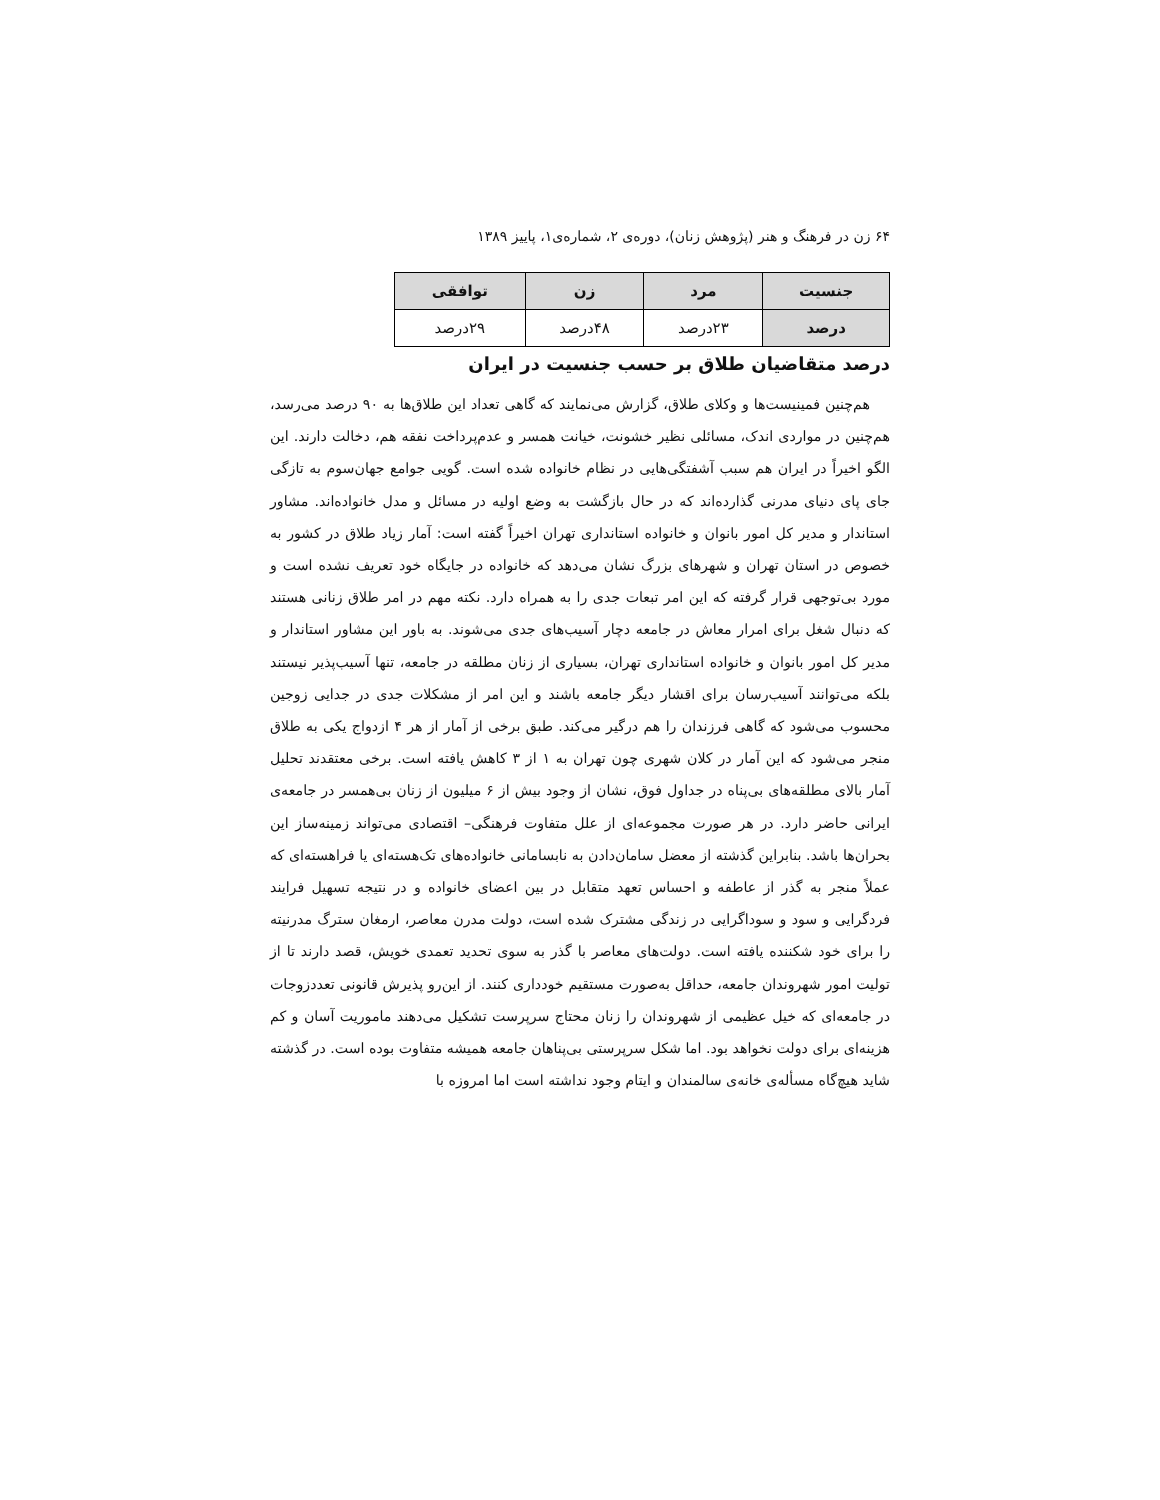۶۴ زن در فرهنگ و هنر (پژوهش زنان)، دوره‌ی ۲، شماره‌ی۱، پاییز ۱۳۸۹
| جنسیت | مرد | زن | توافقی |
| --- | --- | --- | --- |
| درصد | ۲۳درصد | ۴۸درصد | ۲۹درصد |
درصد متقاضیان طلاق بر حسب جنسیت در ایران
هم‌چنین فمینیست‌ها و وکلای طلاق، گزارش می‌نمایند که گاهی تعداد این طلاق‌ها به ۹۰ درصد می‌رسد، هم‌چنین در مواردی اندک، مسائلی نظیر خشونت، خیانت همسر و عدم‌پرداخت نفقه هم، دخالت دارند. این الگو اخیراً در ایران هم سبب آشفتگی‌هایی در نظام خانواده شده است. گویی جوامع جهان‌سوم به تازگی جای پای دنیای مدرنی گذارده‌اند که در حال بازگشت به وضع اولیه در مسائل و مدل خانواده‌اند. مشاور استاندار و مدیر کل امور بانوان و خانواده استانداری تهران اخیراً گفته است: آمار زیاد طلاق در کشور به خصوص در استان تهران و شهرهای بزرگ نشان می‌دهد که خانواده در جایگاه خود تعریف نشده است و مورد بی‌توجهی قرار گرفته که این امر تبعات جدی را به همراه دارد. نکته مهم در امر طلاق زنانی هستند که دنبال شغل برای امرار معاش در جامعه دچار آسیب‌های جدی می‌شوند. به باور این مشاور استاندار و مدیر کل امور بانوان و خانواده استانداری تهران، بسیاری از زنان مطلقه در جامعه، تنها آسیب‌پذیر نیستند بلکه می‌توانند آسیب‌رسان برای اقشار دیگر جامعه باشند و این امر از مشکلات جدی در جدایی زوجین محسوب می‌شود که گاهی فرزندان را هم درگیر می‌کند. طبق برخی از آمار از هر ۴ ازدواج یکی به طلاق منجر می‌شود که این آمار در کلان شهری چون تهران به ۱ از ۳ کاهش یافته است. برخی معتقدند تحلیل آمار بالای مطلقه‌های بی‌پناه در جداول فوق، نشان از وجود بیش از ۶ میلیون از زنان بی‌همسر در جامعه‌ی ایرانی حاضر دارد. در هر صورت مجموعه‌ای از علل متفاوت فرهنگی– اقتصادی می‌تواند زمینه‌ساز این بحران‌ها باشد. بنابراین گذشته از معضل سامان‌دادن به نابسامانی خانواده‌های تک‌هسته‌ای یا فراهسته‌ای که عملاً منجر به گذر از عاطفه و احساس تعهد متقابل در بین اعضای خانواده و در نتیجه تسهیل فرایند فردگرایی و سود و سوداگرایی در زندگی مشترک شده است، دولت مدرن معاصر، ارمغان سترگ مدرنیته را برای خود شکننده یافته است. دولت‌های معاصر با گذر به سوی تحدید تعمدی خویش، قصد دارند تا از تولیت امور شهروندان جامعه، حداقل به‌صورت مستقیم خودداری کنند. از این‌رو پذیرش قانونی تعددزوجات در جامعه‌ای که خیل عظیمی از شهروندان را زنان محتاج سرپرست تشکیل می‌دهند ماموریت آسان و کم هزینه‌ای برای دولت نخواهد بود. اما شکل سرپرستی بی‌پناهان جامعه همیشه متفاوت بوده است. در گذشته شاید هیچ‌گاه مسأله‌ی خانه‌ی سالمندان و ایتام وجود نداشته است اما امروزه با